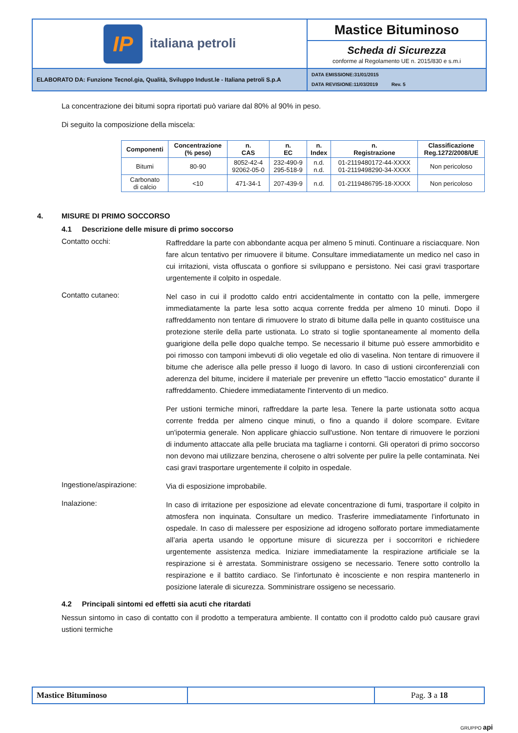| IP italiana petroli | Mastice Bituminoso |
| | Scheda di Sicurezza conforme al Regolamento UE n. 2015/830 e s.m.i |
| ELABORATO DA: Funzione Tecnol.gia, Qualità, Sviluppo Indust.le - Italiana petroli S.p.A | DATA EMISSIONE:31/01/2015 DATA REVISIONE:11/03/2019 Rev. 5 |
La concentrazione dei bitumi sopra riportati può variare dal 80% al 90% in peso.
Di seguito la composizione della miscela:
| Componenti | Concentrazione (% peso) | n. CAS | n. EC | n. Index | n. Registrazione | Classificazione Reg.1272/2008/UE |
| --- | --- | --- | --- | --- | --- | --- |
| Bitumi | 80-90 | 8052-42-4 92062-05-0 | 232-490-9 295-518-9 | n.d. n.d. | 01-2119480172-44-XXXX 01-2119498290-34-XXXX | Non pericoloso |
| Carbonato di calcio | <10 | 471-34-1 | 207-439-9 | n.d. | 01-2119486795-18-XXXX | Non pericoloso |
4. MISURE DI PRIMO SOCCORSO
4.1 Descrizione delle misure di primo soccorso
Contatto occhi:
Raffreddare la parte con abbondante acqua per almeno 5 minuti. Continuare a risciacquare. Non fare alcun tentativo per rimuovere il bitume. Consultare immediatamente un medico nel caso in cui irritazioni, vista offuscata o gonfiore si sviluppano e persistono. Nei casi gravi trasportare urgentemente il colpito in ospedale.
Contatto cutaneo:
Nel caso in cui il prodotto caldo entri accidentalmente in contatto con la pelle, immergere immediatamente la parte lesa sotto acqua corrente fredda per almeno 10 minuti. Dopo il raffreddamento non tentare di rimuovere lo strato di bitume dalla pelle in quanto costituisce una protezione sterile della parte ustionata. Lo strato si toglie spontaneamente al momento della guarigione della pelle dopo qualche tempo. Se necessario il bitume può essere ammorbidito e poi rimosso con tamponi imbevuti di olio vegetale ed olio di vaselina. Non tentare di rimuovere il bitume che aderisce alla pelle presso il luogo di lavoro. In caso di ustioni circonferenziali con aderenza del bitume, incidere il materiale per prevenire un effetto "laccio emostatico" durante il raffreddamento. Chiedere immediatamente l'intervento di un medico.
Per ustioni termiche minori, raffreddare la parte lesa. Tenere la parte ustionata sotto acqua corrente fredda per almeno cinque minuti, o fino a quando il dolore scompare. Evitare un'ipotermia generale. Non applicare ghiaccio sull'ustione. Non tentare di rimuovere le porzioni di indumento attaccate alla pelle bruciata ma tagliarne i contorni. Gli operatori di primo soccorso non devono mai utilizzare benzina, cherosene o altri solvente per pulire la pelle contaminata. Nei casi gravi trasportare urgentemente il colpito in ospedale.
Ingestione/aspirazione:
Via di esposizione improbabile.
Inalazione:
In caso di irritazione per esposizione ad elevate concentrazione di fumi, trasportare il colpito in atmosfera non inquinata. Consultare un medico. Trasferire immediatamente l’infortunato in ospedale. In caso di malessere per esposizione ad idrogeno solforato portare immediatamente all’aria aperta usando le opportune misure di sicurezza per i soccorritori e richiedere urgentemente assistenza medica. Iniziare immediatamente la respirazione artificiale se la respirazione si è arrestata. Somministrare ossigeno se necessario. Tenere sotto controllo la respirazione e il battito cardiaco. Se l’infortunato è incosciente e non respira mantenerlo in posizione laterale di sicurezza. Somministrare ossigeno se necessario.
4.2 Principali sintomi ed effetti sia acuti che ritardati
Nessun sintomo in caso di contatto con il prodotto a temperatura ambiente. Il contatto con il prodotto caldo può causare gravi ustioni termiche
| Mastice Bituminoso | | Pag. 3 a 18 |
GRUPPO api